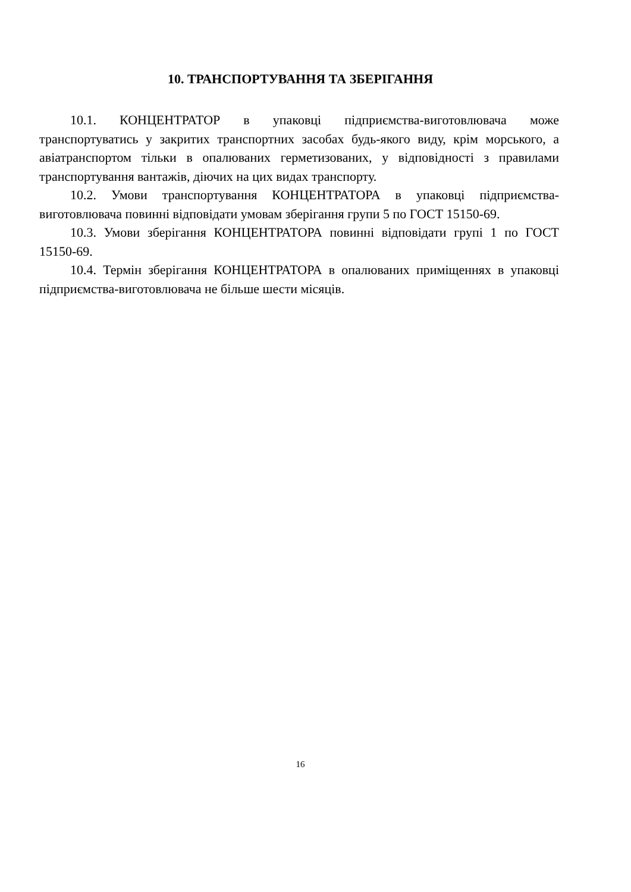10. ТРАНСПОРТУВАННЯ ТА ЗБЕРІГАННЯ
10.1. КОНЦЕНТРАТОР в упаковці підприємства-виготовлювача може транспортуватись у закритих транспортних засобах будь-якого виду, крім морського, а авіатранспортом тільки в опалюваних герметизованих, у відповідності з правилами транспортування вантажів, діючих на цих видах транспорту.
10.2. Умови транспортування КОНЦЕНТРАТОРА в упаковці підприємства-виготовлювача повинні відповідати умовам зберігання групи 5 по ГОСТ 15150-69.
10.3. Умови зберігання КОНЦЕНТРАТОРА повинні відповідати групі 1 по ГОСТ 15150-69.
10.4. Термін зберігання КОНЦЕНТРАТОРА в опалюваних приміщеннях в упаковці підприємства-виготовлювача не більше шести місяців.
16